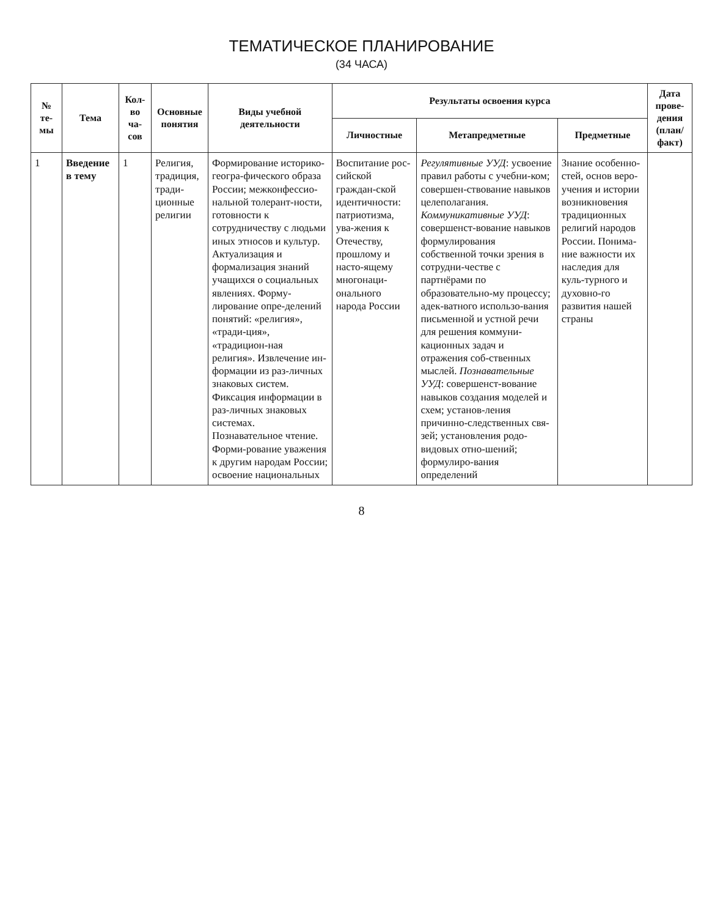ТЕМАТИЧЕСКОЕ ПЛАНИРОВАНИЕ
(34 ЧАСА)
| № те-мы | Тема | Кол-во ча-сов | Основные понятия | Виды учебной деятельности | Результаты освоения курса | | | Дата прове-дения (план/ факт) |
| --- | --- | --- | --- | --- | --- | --- | --- | --- |
| | | | | | Личностные | Метапредметные | Предметные | |
| 1 | Введение в тему | 1 | Религия, традиция, тради-ционные религии | Формирование историко-геогра-фического образа России; межконфессио-нальной толерант-ности, готовности к сотрудничеству с людьми иных этносов и культур. Актуализация и формализация знаний учащихся о социальных явлениях. Форму-лирование опре-делений понятий: «религия», «тради-ция», «традицион-ная религия». Извлечение ин-формации из раз-личных знаковых систем. Фиксация информации в раз-личных знаковых системах. Познавательное чтение. Форми-рование уважения к другим народам России; освоение национальных | Воспитание рос-сийской граждан-ской идентичности: патриотизма, ува-жения к Отечеству, прошлому и насто-ящему многонаци-онального народа России | Регулятивные УУД : усвоение правил работы с учебни-ком; совершен-ствование навыков целеполагания. Коммуникативные УУД : совершенст-вование навыков формулирования собственной точки зрения в сотрудни-честве с партнёрами по образовательно-му процессу; адек-ватного использо-вания письменной и устной речи для решения коммуни-кационных задач и отражения соб-ственных мыслей. Познавательные УУД : совершенст-вование навыков создания моделей и схем; установ-ления причинно-следственных свя-зей; установления родо-видовых отно-шений; формулиро-вания определений | Знание особенно-стей, основ веро-учения и истории возникновения традиционных религий народов России. Понима-ние важности их наследия для куль-турного и духовно-го развития нашей страны | |
8